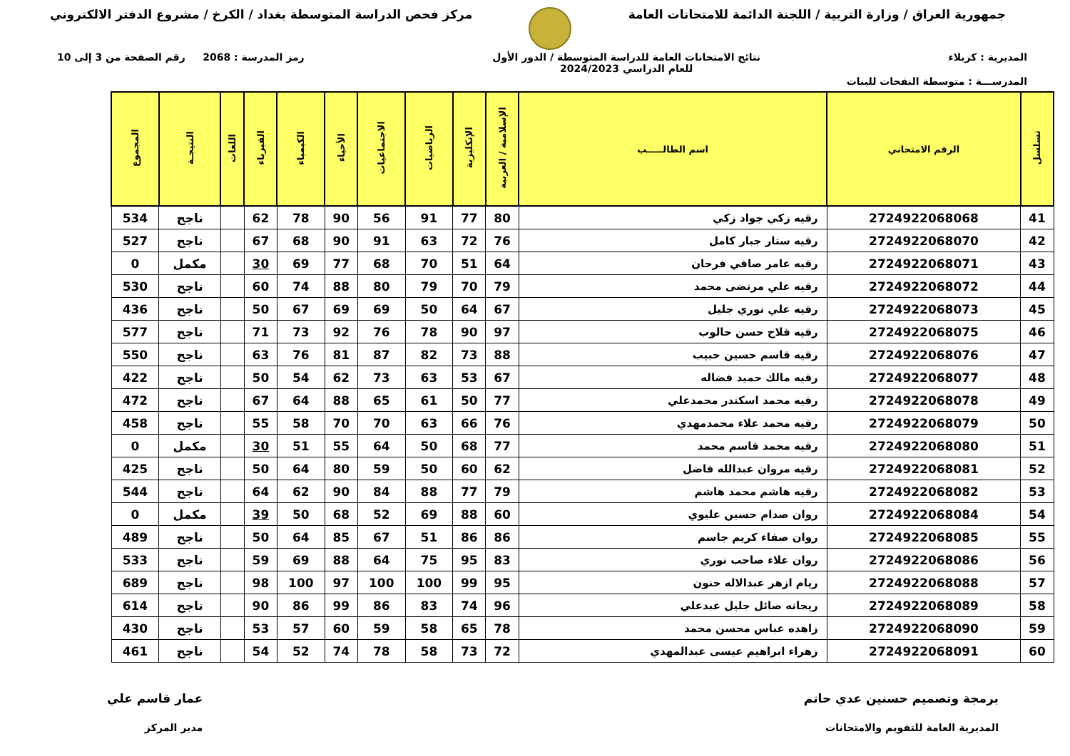جمهورية العراق / وزارة التربية / اللجنة الدائمة للامتحانات العامة
مركز فحص الدراسة المتوسطة بغداد / الكرخ / مشروع الدفتر الالكتروني
المديرية : كربلاء نتائج الامتحانات العامة للدراسة المتوسطة / الدور الأول
للعام الدراسي 2024/2023 رمز المدرسة : 2068 رقم الصفحة من 3 إلى 10
المدرســـة : متوسطة النفحات للبنات
| تسلسل | الرقم الامتحاني | اسم الطالـــــب | الإسلامية / العربية | الإنكليزية | الرياضيات | الاجتماعيات | الأحياء | الكيمياء | الفيزياء | اللغات | النتيجـة | المجموع |
| --- | --- | --- | --- | --- | --- | --- | --- | --- | --- | --- | --- | --- |
| 41 | 2724922068068 | رقيه زكي جواد زكي | 80 | 77 | 91 | 56 | 90 | 78 | 62 | | ناجح | 534 |
| 42 | 2724922068070 | رقيه ستار جبار كامل | 76 | 72 | 63 | 91 | 90 | 68 | 67 | | ناجح | 527 |
| 43 | 2724922068071 | رقيه عامر صافي فرحان | 64 | 51 | 70 | 68 | 77 | 69 | 30 | | مكمل | 0 |
| 44 | 2724922068072 | رقيه علي مرتضى محمد | 79 | 70 | 79 | 80 | 88 | 74 | 60 | | ناجح | 530 |
| 45 | 2724922068073 | رقيه علي نوري جليل | 67 | 64 | 50 | 69 | 69 | 67 | 50 | | ناجح | 436 |
| 46 | 2724922068075 | رقيه فلاح حسن حالوب | 97 | 90 | 78 | 76 | 92 | 73 | 71 | | ناجح | 577 |
| 47 | 2724922068076 | رقيه قاسم حسين حبيب | 88 | 73 | 82 | 87 | 81 | 76 | 63 | | ناجح | 550 |
| 48 | 2724922068077 | رقيه مالك حميد فضاله | 67 | 53 | 63 | 73 | 62 | 54 | 50 | | ناجح | 422 |
| 49 | 2724922068078 | رقيه محمد اسكندر محمدعلي | 77 | 50 | 61 | 65 | 88 | 64 | 67 | | ناجح | 472 |
| 50 | 2724922068079 | رقيه محمد علاء محمدمهدي | 76 | 66 | 63 | 70 | 70 | 58 | 55 | | ناجح | 458 |
| 51 | 2724922068080 | رقيه محمد قاسم محمد | 77 | 68 | 50 | 64 | 55 | 51 | 30 | | مكمل | 0 |
| 52 | 2724922068081 | رقيه مروان عبدالله فاضل | 62 | 60 | 50 | 59 | 80 | 64 | 50 | | ناجح | 425 |
| 53 | 2724922068082 | رقيه هاشم محمد هاشم | 79 | 77 | 88 | 84 | 90 | 62 | 64 | | ناجح | 544 |
| 54 | 2724922068084 | روان صدام حسين عليوي | 60 | 88 | 69 | 52 | 68 | 50 | 39 | | مكمل | 0 |
| 55 | 2724922068085 | روان صفاء كريم جاسم | 86 | 86 | 51 | 67 | 85 | 64 | 50 | | ناجح | 489 |
| 56 | 2724922068086 | روان علاء صاحب نوري | 83 | 95 | 75 | 64 | 88 | 69 | 59 | | ناجح | 533 |
| 57 | 2724922068088 | ريام ازهر عبدالاله حنون | 95 | 99 | 100 | 100 | 97 | 100 | 98 | | ناجح | 689 |
| 58 | 2724922068089 | ريحانه صائل جليل عبدعلي | 96 | 74 | 83 | 86 | 99 | 86 | 90 | | ناجح | 614 |
| 59 | 2724922068090 | زاهده عباس محسن محمد | 78 | 65 | 58 | 59 | 60 | 57 | 53 | | ناجح | 430 |
| 60 | 2724922068091 | زهراء ابراهيم عيسى عبدالمهدي | 72 | 73 | 58 | 78 | 74 | 52 | 54 | | ناجح | 461 |
برمجة وتصميم حسنين عدي حاتم
المديرية العامة للتقويم والامتحانات عمار قاسم علي
مدير المركز